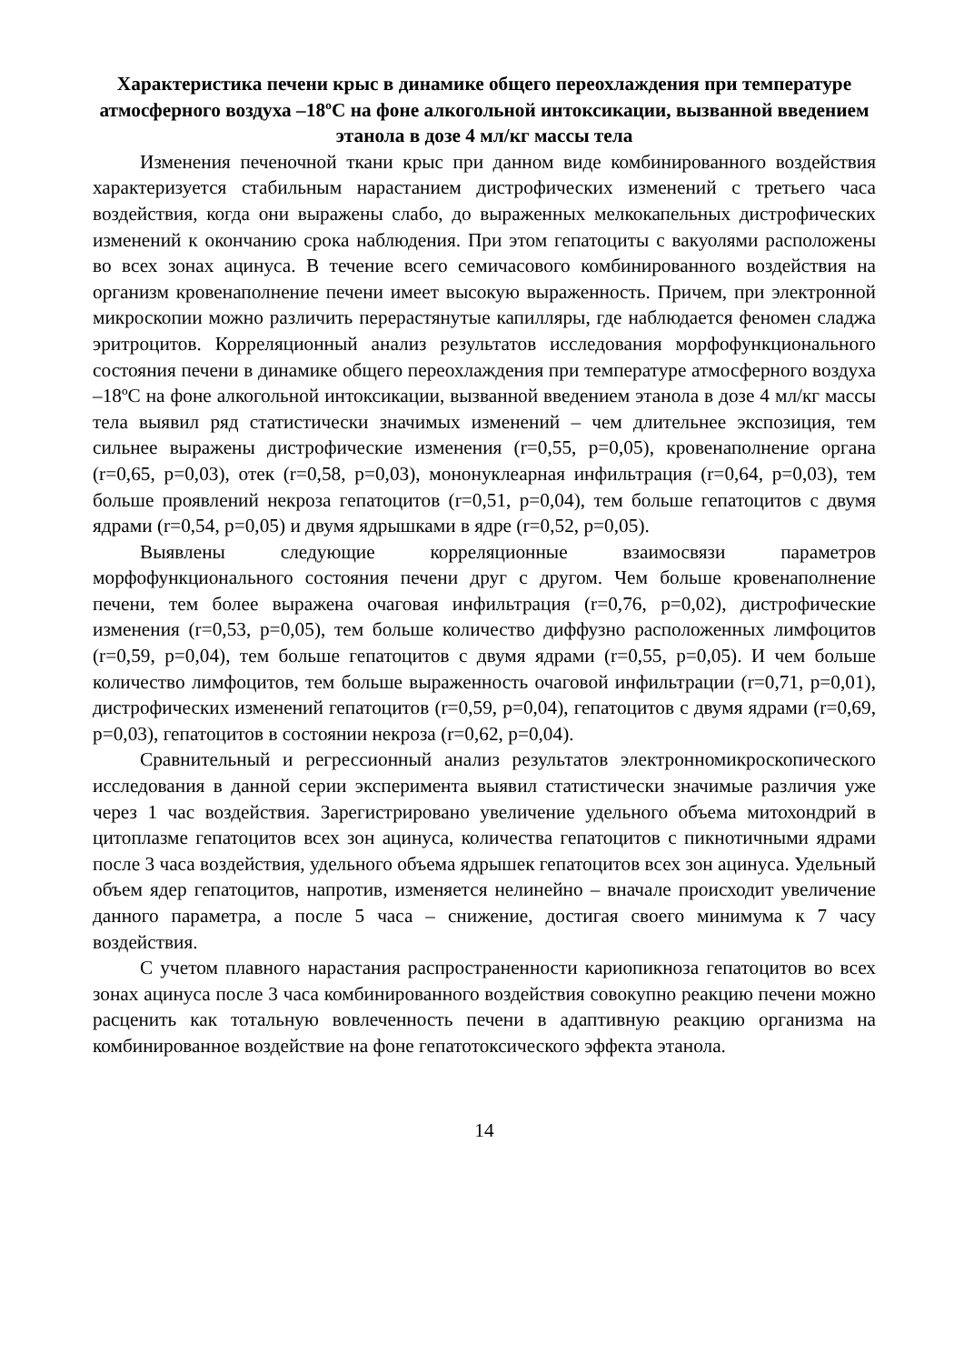Характеристика печени крыс в динамике общего переохлаждения при температуре атмосферного воздуха –18ºС на фоне алкогольной интоксикации, вызванной введением этанола в дозе 4 мл/кг массы тела
Изменения печеночной ткани крыс при данном виде комбинированного воздействия характеризуется стабильным нарастанием дистрофических изменений с третьего часа воздействия, когда они выражены слабо, до выраженных мелкокапельных дистрофических изменений к окончанию срока наблюдения. При этом гепатоциты с вакуолями расположены во всех зонах ацинуса. В течение всего семичасового комбинированного воздействия на организм кровенаполнение печени имеет высокую выраженность. Причем, при электронной микроскопии можно различить перерастянутые капилляры, где наблюдается феномен сладжа эритроцитов. Корреляционный анализ результатов исследования морфофункционального состояния печени в динамике общего переохлаждения при температуре атмосферного воздуха –18ºС на фоне алкогольной интоксикации, вызванной введением этанола в дозе 4 мл/кг массы тела выявил ряд статистически значимых изменений – чем длительнее экспозиция, тем сильнее выражены дистрофические изменения (r=0,55, p=0,05), кровенаполнение органа (r=0,65, p=0,03), отек (r=0,58, p=0,03), мононуклеарная инфильтрация (r=0,64, p=0,03), тем больше проявлений некроза гепатоцитов (r=0,51, p=0,04), тем больше гепатоцитов с двумя ядрами (r=0,54, p=0,05) и двумя ядрышками в ядре (r=0,52, p=0,05).
Выявлены следующие корреляционные взаимосвязи параметров морфофункционального состояния печени друг с другом. Чем больше кровенаполнение печени, тем более выражена очаговая инфильтрация (r=0,76, p=0,02), дистрофические изменения (r=0,53, p=0,05), тем больше количество диффузно расположенных лимфоцитов (r=0,59, p=0,04), тем больше гепатоцитов с двумя ядрами (r=0,55, p=0,05). И чем больше количество лимфоцитов, тем больше выраженность очаговой инфильтрации (r=0,71, p=0,01), дистрофических изменений гепатоцитов (r=0,59, p=0,04), гепатоцитов с двумя ядрами (r=0,69, p=0,03), гепатоцитов в состоянии некроза (r=0,62, p=0,04).
Сравнительный и регрессионный анализ результатов электронномикроскопического исследования в данной серии эксперимента выявил статистически значимые различия уже через 1 час воздействия. Зарегистрировано увеличение удельного объема митохондрий в цитоплазме гепатоцитов всех зон ацинуса, количества гепатоцитов с пикнотичными ядрами после 3 часа воздействия, удельного объема ядрышек гепатоцитов всех зон ацинуса. Удельный объем ядер гепатоцитов, напротив, изменяется нелинейно – вначале происходит увеличение данного параметра, а после 5 часа – снижение, достигая своего минимума к 7 часу воздействия.
С учетом плавного нарастания распространенности кариопикноза гепатоцитов во всех зонах ацинуса после 3 часа комбинированного воздействия совокупно реакцию печени можно расценить как тотальную вовлеченность печени в адаптивную реакцию организма на комбинированное воздействие на фоне гепатотоксического эффекта этанола.
14